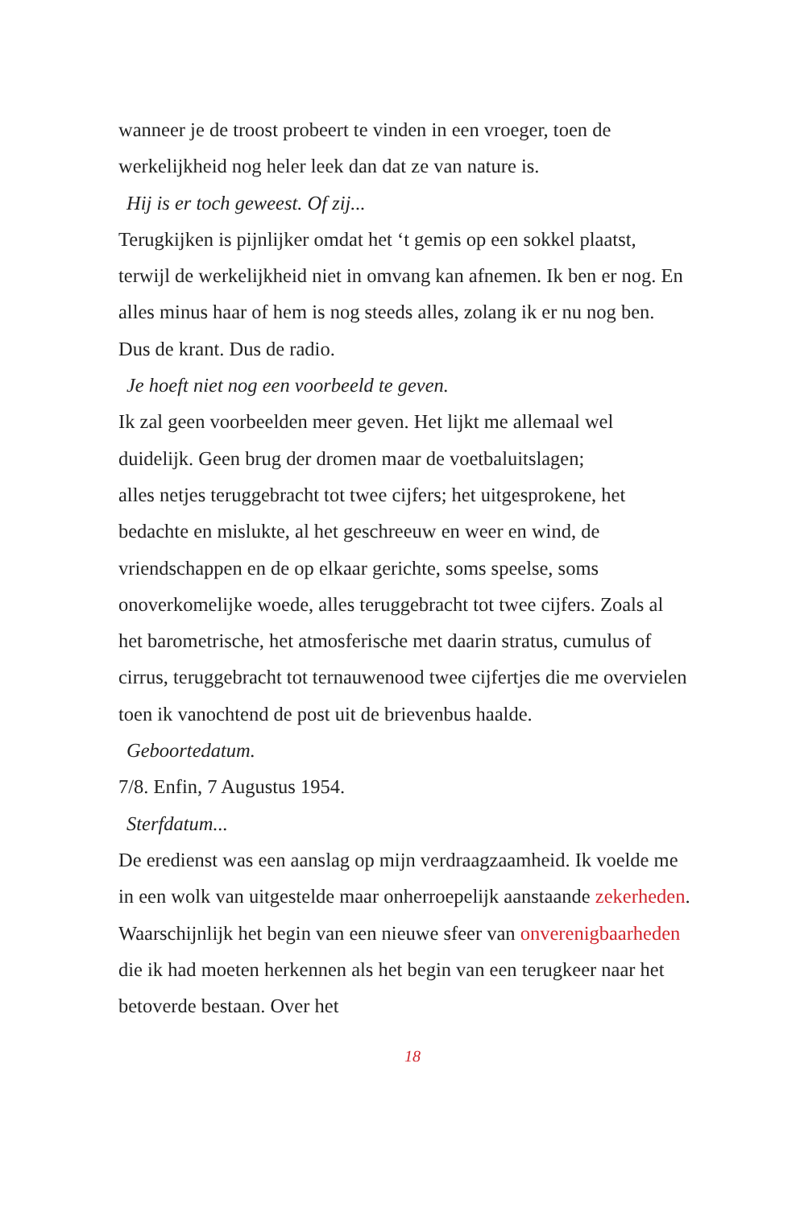wanneer je de troost probeert te vinden in een vroeger, toen de werkelijkheid nog heler leek dan dat ze van nature is.
Hij is er toch geweest. Of zij...
Terugkijken is pijnlijker omdat het ‘t gemis op een sokkel plaatst, terwijl de werkelijkheid niet in omvang kan afnemen. Ik ben er nog. En alles minus haar of hem is nog steeds alles, zolang ik er nu nog ben. Dus de krant. Dus de radio.
Je hoeft niet nog een voorbeeld te geven.
Ik zal geen voorbeelden meer geven. Het lijkt me allemaal wel duidelijk. Geen brug der dromen maar de voetbaluitslagen;
alles netjes teruggebracht tot twee cijfers; het uitgesprokene, het bedachte en mislukte, al het geschreeuw en weer en wind, de vriendschappen en de op elkaar gerichte, soms speelse, soms onoverkomelijke woede, alles teruggebracht tot twee cijfers. Zoals al het barometrische, het atmosferische met daarin stratus, cumulus of cirrus, teruggebracht tot ternauwenood twee cijfertjes die me overvielen toen ik vanochtend de post uit de brievenbus haalde.
Geboortedatum.
7/8. Enfin, 7 Augustus 1954.
Sterfdatum...
De eredienst was een aanslag op mijn verdraagzaamheid. Ik voelde me in een wolk van uitgestelde maar onherroepelijk aanstaande zekerheden. Waarschijnlijk het begin van een nieuwe sfeer van onverenigbaarheden die ik had moeten herkennen als het begin van een terugkeer naar het betoverde bestaan. Over het
18